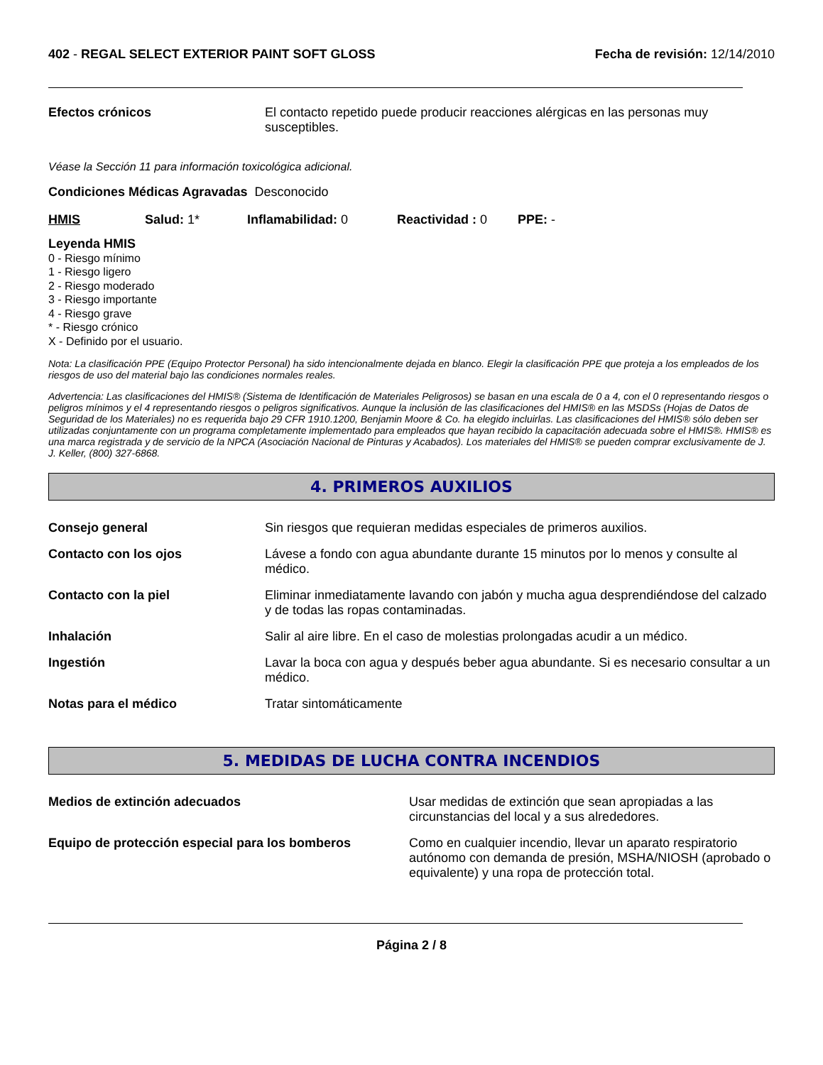402 - REGAL SELECT EXTERIOR PAINT SOFT GLOSS
Fecha de revisión: 12/14/2010
Efectos crónicos El contacto repetido puede producir reacciones alérgicas en las personas muy susceptibles.
Véase la Sección 11 para información toxicológica adicional.
Condiciones Médicas Agravadas Desconocido
HMIS Salud: 1* Inflamabilidad: 0 Reactividad : 0 PPE: -
Leyenda HMIS
0 - Riesgo mínimo
1 - Riesgo ligero
2 - Riesgo moderado
3 - Riesgo importante
4 - Riesgo grave
* - Riesgo crónico
X - Definido por el usuario.
Nota: La clasificación PPE (Equipo Protector Personal) ha sido intencionalmente dejada en blanco. Elegir la clasificación PPE que proteja a los empleados de los riesgos de uso del material bajo las condiciones normales reales.
Advertencia: Las clasificaciones del HMIS® (Sistema de Identificación de Materiales Peligrosos) se basan en una escala de 0 a 4, con el 0 representando riesgos o peligros mínimos y el 4 representando riesgos o peligros significativos. Aunque la inclusión de las clasificaciones del HMIS® en las MSDSs (Hojas de Datos de Seguridad de los Materiales) no es requerida bajo 29 CFR 1910.1200, Benjamin Moore & Co. ha elegido incluirlas. Las clasificaciones del HMIS® sólo deben ser utilizadas conjuntamente con un programa completamente implementado para empleados que hayan recibido la capacitación adecuada sobre el HMIS®. HMIS® es una marca registrada y de servicio de la NPCA (Asociación Nacional de Pinturas y Acabados). Los materiales del HMIS® se pueden comprar exclusivamente de J. J. Keller, (800) 327-6868.
4. PRIMEROS AUXILIOS
Consejo general Sin riesgos que requieran medidas especiales de primeros auxilios.
Contacto con los ojos Lávese a fondo con agua abundante durante 15 minutos por lo menos y consulte al médico.
Contacto con la piel Eliminar inmediatamente lavando con jabón y mucha agua desprendiéndose del calzado y de todas las ropas contaminadas.
Inhalación Salir al aire libre. En el caso de molestias prolongadas acudir a un médico.
Ingestión Lavar la boca con agua y después beber agua abundante. Si es necesario consultar a un médico.
Notas para el médico Tratar sintomáticamente
5. MEDIDAS DE LUCHA CONTRA INCENDIOS
Medios de extinción adecuados Usar medidas de extinción que sean apropiadas a las circunstancias del local y a sus alrededores.
Equipo de protección especial para los bomberos Como en cualquier incendio, llevar un aparato respiratorio autónomo con demanda de presión, MSHA/NIOSH (aprobado o equivalente) y una ropa de protección total.
Página 2 / 8